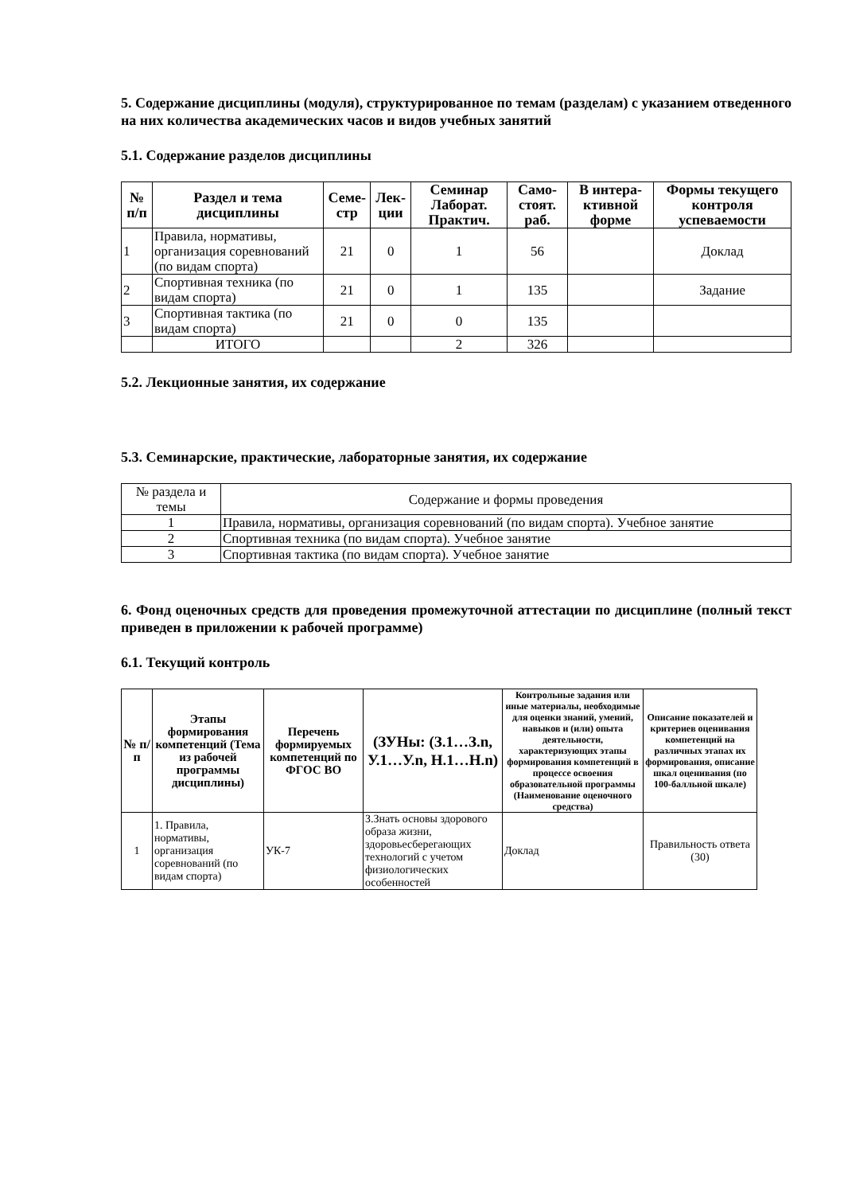5. Содержание дисциплины (модуля), структурированное по темам (разделам) с указанием отведенного на них количества академических часов и видов учебных занятий
5.1. Содержание разделов дисциплины
| № п/п | Раздел и тема дисциплины | Семе-стр | Лек-ции | Семинар Лаборат. Практич. | Само-стоят. раб. | В интера-ктивной форме | Формы текущего контроля успеваемости |
| --- | --- | --- | --- | --- | --- | --- | --- |
| 1 | Правила, нормативы, организация соревнований (по видам спорта) | 21 | 0 | 1 | 56 | | Доклад |
| 2 | Спортивная техника (по видам спорта) | 21 | 0 | 1 | 135 | | Задание |
| 3 | Спортивная тактика (по видам спорта) | 21 | 0 | 0 | 135 | | |
| | ИТОГО | | | 2 | 326 | | |
5.2. Лекционные занятия, их содержание
5.3. Семинарские, практические, лабораторные занятия, их содержание
| № раздела и темы | Содержание и формы проведения |
| 1 | Правила, нормативы, организация соревнований (по видам спорта). Учебное занятие |
| 2 | Спортивная техника (по видам спорта). Учебное занятие |
| 3 | Спортивная тактика (по видам спорта). Учебное занятие |
6. Фонд оценочных средств для проведения промежуточной аттестации по дисциплине (полный текст приведен в приложении к рабочей программе)
6.1. Текущий контроль
| № п/п | Этапы формирования компетенций (Тема из рабочей программы дисциплины) | Перечень формируемых компетенций по ФГОС ВО | (ЗУНы: (З.1…З.n, У.1…У.n, Н.1…Н.n) | Контрольные задания или иные материалы, необходимые для оценки знаний, умений, навыков и (или) опыта деятельности, характеризующих этапы формирования компетенций в процессе освоения образовательной программы (Наименование оценочного средства) | Описание показателей и критериев оценивания компетенций на различных этапах их формирования, описание шкал оценивания (по 100-балльной шкале) |
| --- | --- | --- | --- | --- | --- |
| 1 | 1. Правила, нормативы, организация соревнований (по видам спорта) | УК-7 | З.Знать основы здорового образа жизни, здоровьесберегающих технологий с учетом физиологических особенностей | Доклад | Правильность ответа (30) |